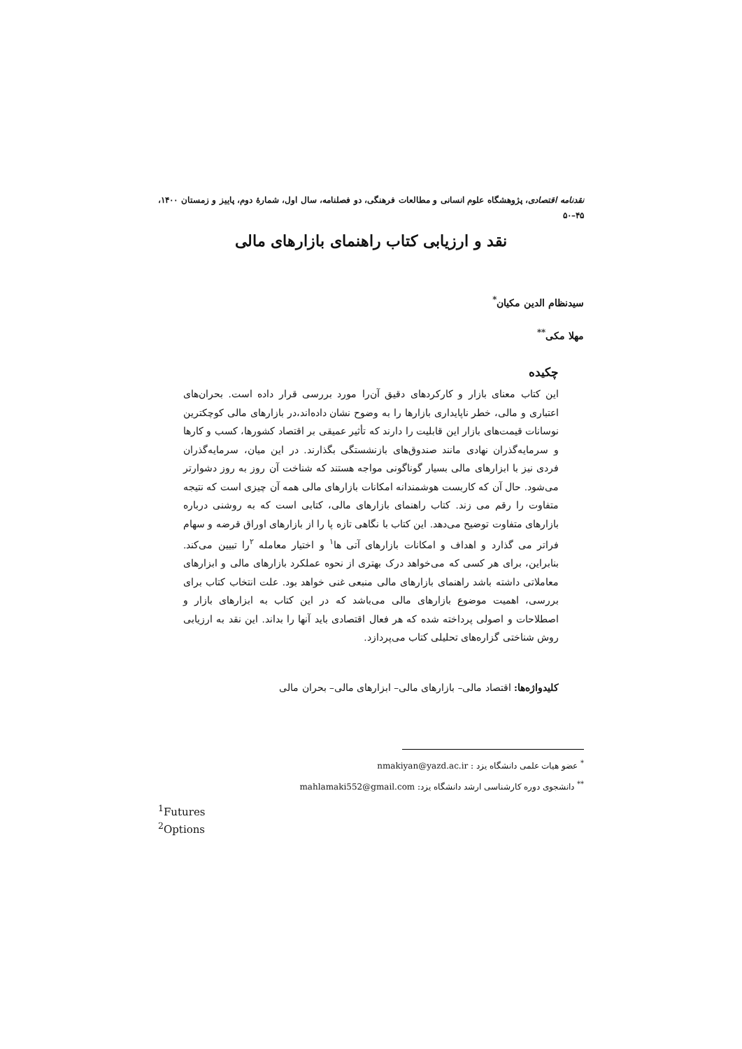نقدنامه اقتصادی، پژوهشگاه علوم انسانی و مطالعات فرهنگی، دو فصلنامه، سال اول، شمارهٔ دوم، پاییز و زمستان ۱۴۰۰، ۴۵–۵۰
نقد و ارزیابی کتاب راهنمای بازارهای مالی
سیدنظام الدین مکیان<sup>*</sup>
مهلا مکی<sup>**</sup>
چکیده
این کتاب معنای بازار و کارکردهای دقیق آن‌را مورد بررسی قرار داده است. بحران‌های اعتباری و مالی، خطر ناپایداری بازارها را به وضوح نشان داده‌اند،در بازارهای مالی کوچکترین نوسانات قیمت‌های بازار این قابلیت را دارند که تأثیر عمیقی بر اقتصاد کشورها، کسب و کارها و سرمایه‌گذران نهادی مانند صندوق‌های بازنشستگی بگذارند. در این میان، سرمایه‌گذران فردی نیز با ابزارهای مالی بسیار گوناگونی مواجه هستند که شناخت آن روز به روز دشوارتر می‌شود. حال آن که کاربست هوشمندانه امکانات بازارهای مالی همه آن چیزی است که نتیجه متفاوت را رقم می زند. کتاب راهنمای بازارهای مالی، کتابی است که به روشنی درباره بازارهای متفاوت توضیح می‌دهد. این کتاب با نگاهی تازه پا را از بازارهای اوراق قرضه و سهام فراتر می گذارد و اهداف و امکانات بازارهای آتی ها<sup>۱</sup> و اختیار معامله <sup>۲</sup>را تبیین می‌کند. بنابراین، برای هر کسی که می‌خواهد درک بهتری از نحوه عملکرد بازارهای مالی و ابزارهای معاملاتی داشته باشد راهنمای بازارهای مالی منبعی غنی خواهد بود. علت انتخاب کتاب برای بررسی، اهمیت موضوع بازارهای مالی می‌باشد که در این کتاب به ابزارهای بازار و اصطلاحات و اصولی پرداخته شده که هر فعال اقتصادی باید آنها را بداند. این نقد به ارزیابی روش شناختی گزاره‌های تحلیلی کتاب می‌پردازد.
کلیدواژه‌ها: اقتصاد مالی– بازارهای مالی– ابزارهای مالی– بحران مالی
<sup>*</sup> عضو هیات علمی دانشگاه یزد : nmakiyan@yazd.ac.ir
<sup>**</sup> دانشجوی دوره کارشناسی ارشد دانشگاه یزد: mahlamaki552@gmail.com
<sup>1</sup> Futures
<sup>2</sup> Options